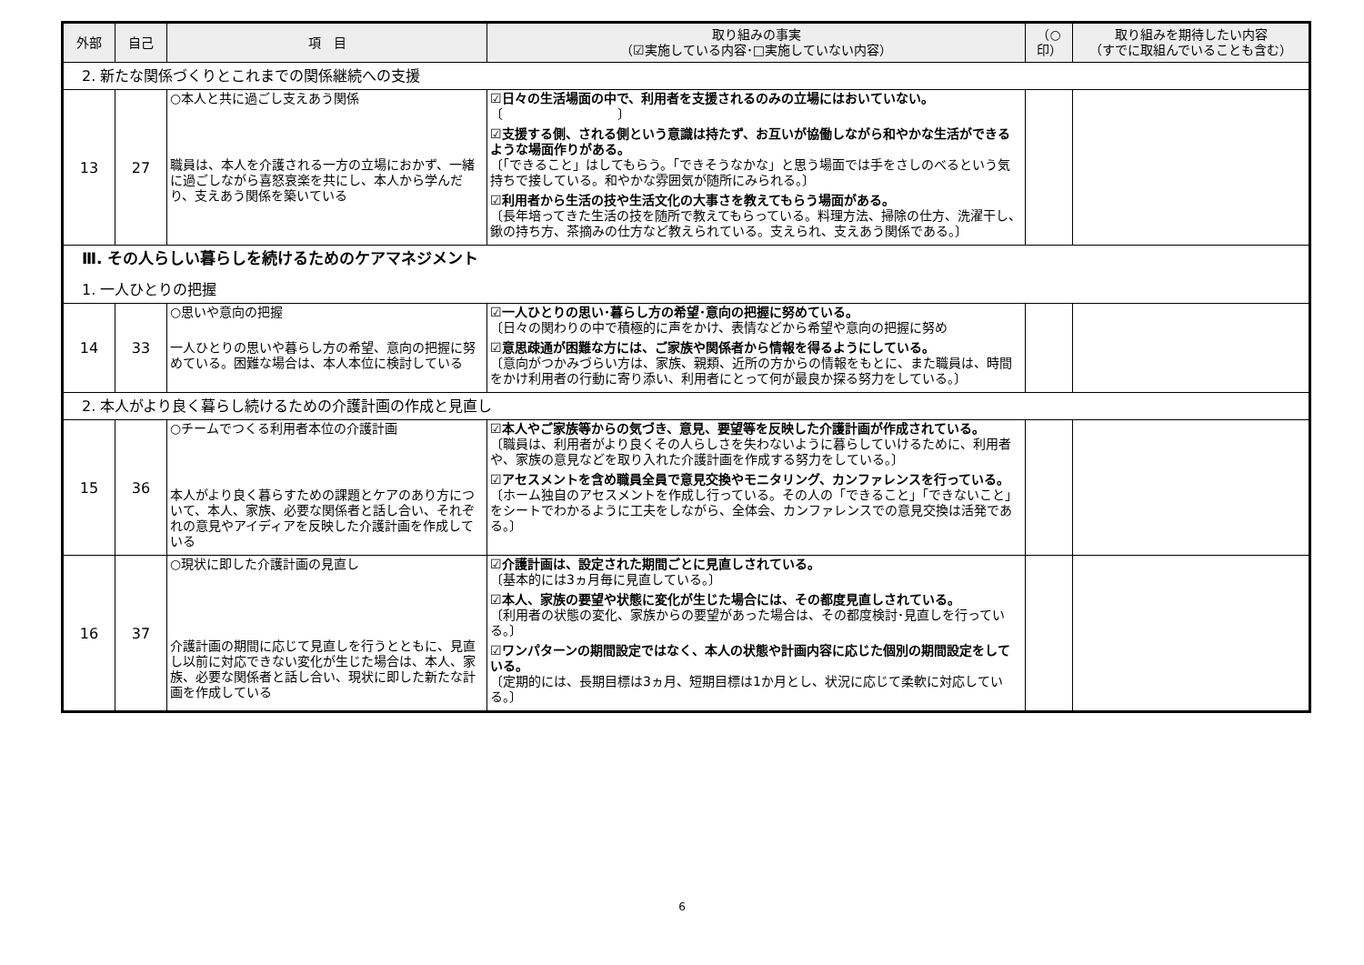| 外部 | 自己 | 項 目 | 取り組みの事実 （☑実施している内容･□実施していない内容） | （○印） | 取り組みを期待したい内容 （すでに取組んでいることも含む） |
| --- | --- | --- | --- | --- | --- |
| 2. 新たな関係づくりとこれまでの関係継続への支援 | | | | | |
| 13 | 27 | ○本人と共に過ごし支えあう関係 職員は、本人を介護される一方の立場におかず、一緒に過ごしながら喜怒哀楽を共にし、本人から学んだり、支えあう関係を築いている | ☑日々の生活場面の中で、利用者を支援されるのみの立場にはおいていない。 〔 〕 ☑支援する側、される側という意識は持たず、お互いが協働しながら和やかな生活ができるような場面作りがある。 〔「できること」はしてもらう。「できそうなかな」と思う場面では手をさしのべるという気持ちで接している。和やかな雰囲気が随所にみられる。〕 ☑利用者から生活の技や生活文化の大事さを教えてもらう場面がある。 〔長年培ってきた生活の技を随所で教えてもらっている。料理方法、掃除の仕方、洗濯干し、鍬の持ち方、茶摘みの仕方など教えられている。支えられ、支えあう関係である。〕 | | |
| Ⅲ. その人らしい暮らしを続けるためのケアマネジメント 1. 一人ひとりの把握 | | | | | |
| 14 | 33 | ○思いや意向の把握 一人ひとりの思いや暮らし方の希望、意向の把握に努めている。困難な場合は、本人本位に検討している | ☑一人ひとりの思い･暮らし方の希望･意向の把握に努めている。 〔日々の関わりの中で積極的に声をかけ、表情などから希望や意向の把握に努め ☑意思疎通が困難な方には、ご家族や関係者から情報を得るようにしている。 〔意向がつかみづらい方は、家族、親類、近所の方からの情報をもとに、また職員は、時間をかけ利用者の行動に寄り添い、利用者にとって何が最良か探る努力をしている。〕 | | |
| 2. 本人がより良く暮らし続けるための介護計画の作成と見直し | | | | | |
| 15 | 36 | ○チームでつくる利用者本位の介護計画 本人がより良く暮らすための課題とケアのあり方について、本人、家族、必要な関係者と話し合い、それぞれの意見やアイディアを反映した介護計画を作成している | ☑本人やご家族等からの気づき、意見、要望等を反映した介護計画が作成されている。 〔職員は、利用者がより良くその人らしさを失わないように暮らしていけるために、利用者や、家族の意見などを取り入れた介護計画を作成する努力をしている。〕 ☑アセスメントを含め職員全員で意見交換やモニタリング、カンファレンスを行っている。 〔ホーム独自のアセスメントを作成し行っている。その人の「できること」「できないこと」をシートでわかるように工夫をしながら、全体会、カンファレンスでの意見交換は活発である。〕 | | |
| 16 | 37 | ○現状に即した介護計画の見直し 介護計画の期間に応じて見直しを行うとともに、見直し以前に対応できない変化が生じた場合は、本人、家族、必要な関係者と話し合い、現状に即した新たな計画を作成している | ☑介護計画は、設定された期間ごとに見直しされている。 〔基本的には3ヵ月毎に見直している。〕 ☑本人、家族の要望や状態に変化が生じた場合には、その都度見直しされている。 〔利用者の状態の変化、家族からの要望があった場合は、その都度検討･見直しを行っている。〕 ☑ワンパターンの期間設定ではなく、本人の状態や計画内容に応じた個別の期間設定をしている。 〔定期的には、長期目標は3ヵ月、短期目標は1か月とし、状況に応じて柔軟に対応している。〕 | | |
6